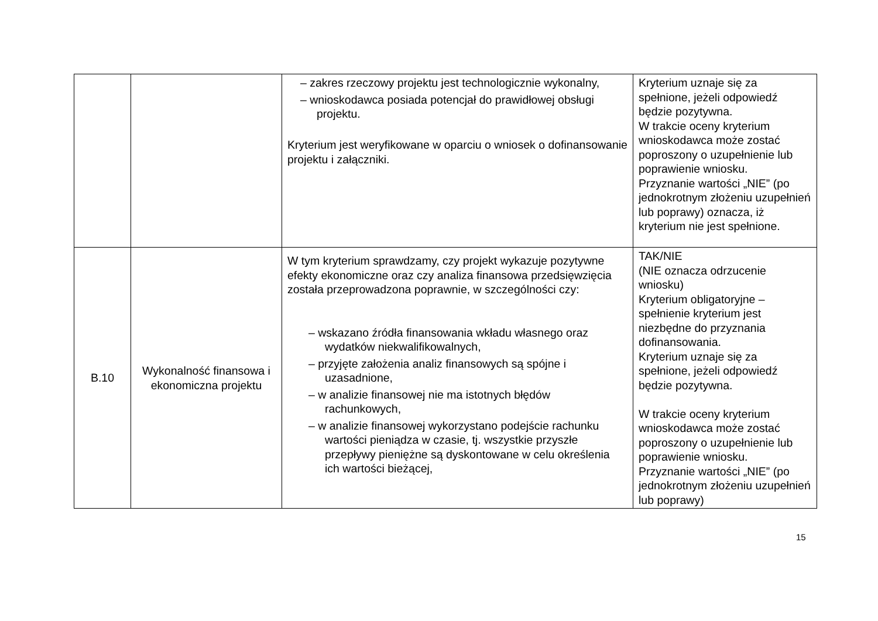| | | – zakres rzeczowy projektu jest technologicznie wykonalny, – wnioskodawca posiada potencjał do prawidłowej obsługi projektu. Kryterium jest weryfikowane w oparciu o wniosek o dofinansowanie projektu i załączniki. | Kryterium uznaje się za spełnione, jeżeli odpowiedź będzie pozytywna. W trakcie oceny kryterium wnioskodawca może zostać poproszony o uzupełnienie lub poprawienie wniosku. Przyznanie wartości „NIE” (po jednokrotnym złożeniu uzupełnień lub poprawy) oznacza, iż kryterium nie jest spełnione. |
| B.10 | Wykonalność finansowa i ekonomiczna projektu | W tym kryterium sprawdzamy, czy projekt wykazuje pozytywne efekty ekonomiczne oraz czy analiza finansowa przedsięwzięcia została przeprowadzona poprawnie, w szczególności czy: – wskazano źródła finansowania wkładu własnego oraz wydatków niekwalifikowalnych, – przyjęte założenia analiz finansowych są spójne i uzasadnione, – w analizie finansowej nie ma istotnych błędów rachunkowych, – w analizie finansowej wykorzystano podejście rachunku wartości pieniądza w czasie, tj. wszystkie przyszłe przepływy pieniężne są dyskontowane w celu określenia ich wartości bieżącej, | TAK/NIE (NIE oznacza odrzucenie wniosku) Kryterium obligatoryjne – spełnienie kryterium jest niezbędne do przyznania dofinansowania. Kryterium uznaje się za spełnione, jeżeli odpowiedź będzie pozytywna. W trakcie oceny kryterium wnioskodawca może zostać poproszony o uzupełnienie lub poprawienie wniosku. Przyznanie wartości „NIE” (po jednokrotnym złożeniu uzupełnień lub poprawy) |
15